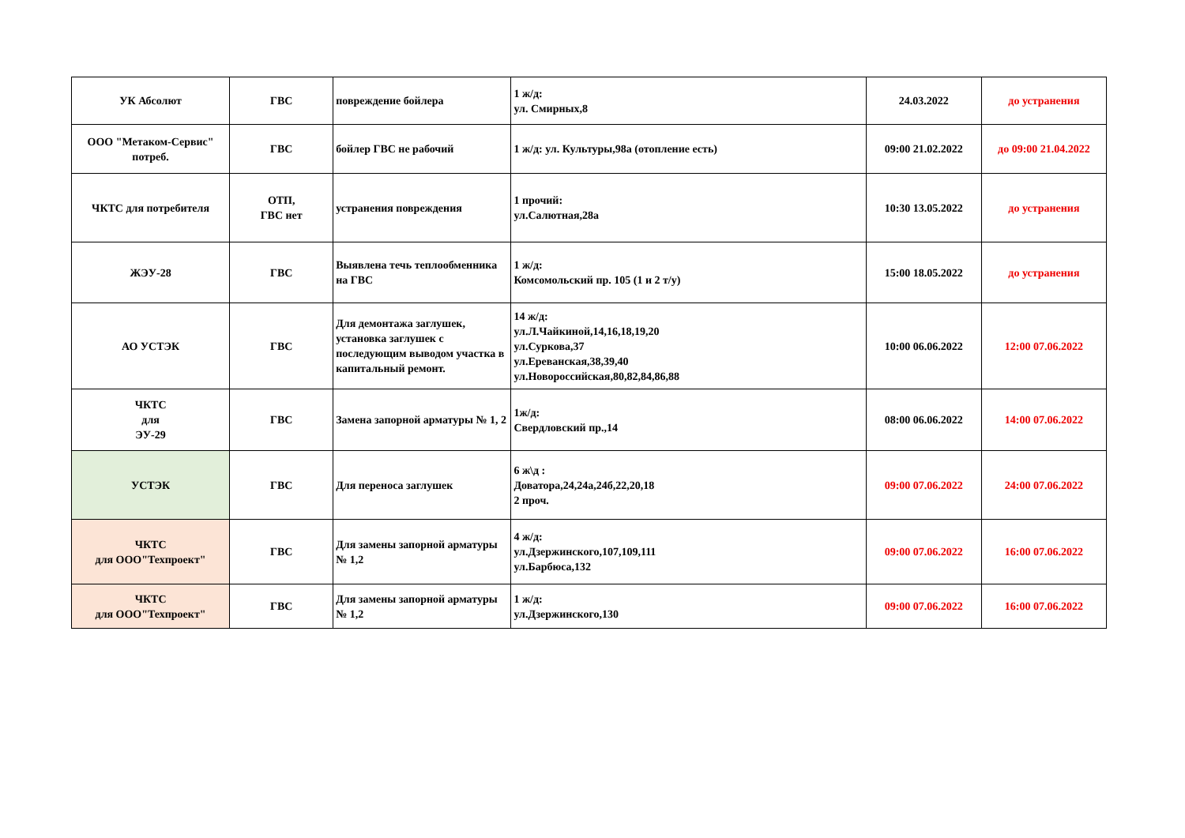| УК Абсолют | ГВС | повреждение бойлера | 1 ж/д: ул. Смирных,8 | 24.03.2022 | до устранения |
| ООО "Метаком-Сервис" потреб. | ГВС | бойлер ГВС не рабочий | 1 ж/д: ул. Культуры,98а (отопление есть) | 09:00 21.02.2022 | до 09:00 21.04.2022 |
| ЧКТС для потребителя | ОТП, ГВС нет | устранения повреждения | 1 прочий: ул.Салютная,28а | 10:30 13.05.2022 | до устранения |
| ЖЭУ-28 | ГВС | Выявлена течь теплообменника на ГВС | 1 ж/д: Комсомольский пр. 105 (1 и 2 т/у) | 15:00 18.05.2022 | до устранения |
| АО УСТЭК | ГВС | Для демонтажа заглушек, установка заглушек с последующим выводом участка в капитальный ремонт. | 14 ж/д: ул.Л.Чайкиной,14,16,18,19,20 ул.Суркова,37 ул.Ереванская,38,39,40 ул.Новороссийская,80,82,84,86,88 | 10:00 06.06.2022 | 12:00 07.06.2022 |
| ЧКТС для ЭУ-29 | ГВС | Замена запорной арматуры № 1, 2 | 1ж/д: Свердловский пр.,14 | 08:00 06.06.2022 | 14:00 07.06.2022 |
| УСТЭК | ГВС | Для переноса заглушек | 6 ж\д : Доватора,24,24а,24б,22,20,18 2 проч. | 09:00 07.06.2022 | 24:00 07.06.2022 |
| ЧКТС для ООО"Техпроект" | ГВС | Для замены запорной арматуры № 1,2 | 4 ж/д: ул.Дзержинского,107,109,111 ул.Барбюса,132 | 09:00 07.06.2022 | 16:00 07.06.2022 |
| ЧКТС для ООО"Техпроект" | ГВС | Для замены запорной арматуры № 1,2 | 1 ж/д: ул.Дзержинского,130 | 09:00 07.06.2022 | 16:00 07.06.2022 |